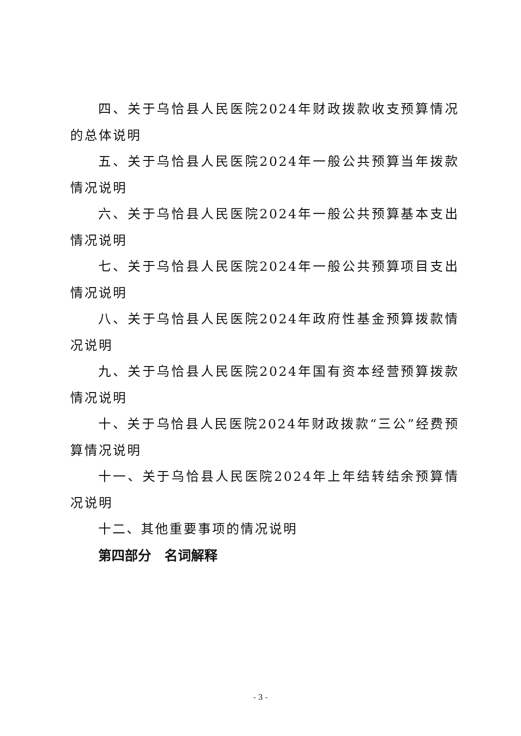四、关于乌恰县人民医院2024年财政拨款收支预算情况的总体说明
五、关于乌恰县人民医院2024年一般公共预算当年拨款情况说明
六、关于乌恰县人民医院2024年一般公共预算基本支出情况说明
七、关于乌恰县人民医院2024年一般公共预算项目支出情况说明
八、关于乌恰县人民医院2024年政府性基金预算拨款情况说明
九、关于乌恰县人民医院2024年国有资本经营预算拨款情况说明
十、关于乌恰县人民医院2024年财政拨款“三公”经费预算情况说明
十一、关于乌恰县人民医院2024年上年结转结余预算情况说明
十二、其他重要事项的情况说明
第四部分　名词解释
- 3 -